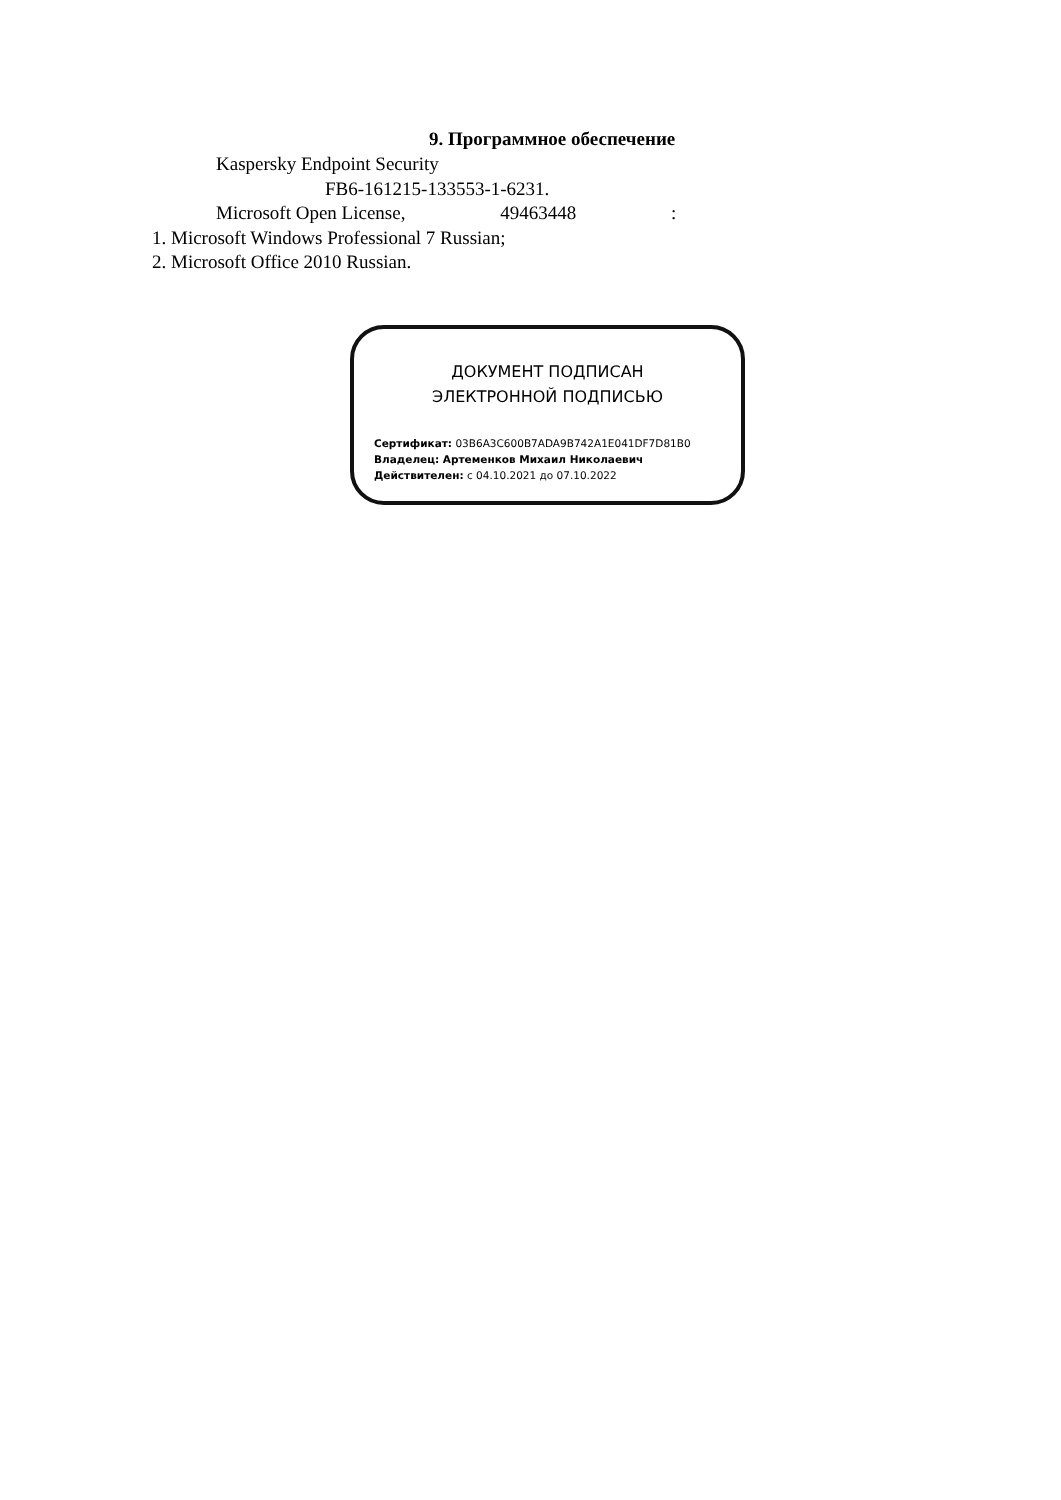9. Программное обеспечение
Kaspersky Endpoint Security
FB6-161215-133553-1-6231.
Microsoft Open License, 49463448 :
1. Microsoft Windows Professional 7 Russian;
2. Microsoft Office 2010 Russian.
ДОКУМЕНТ ПОДПИСАН
ЭЛЕКТРОННОЙ ПОДПИСЬЮ
Сертификат: 03B6A3C600B7ADA9B742A1E041DF7D81B0
Владелец: Артеменков Михаил Николаевич
Действителен: с 04.10.2021 до 07.10.2022